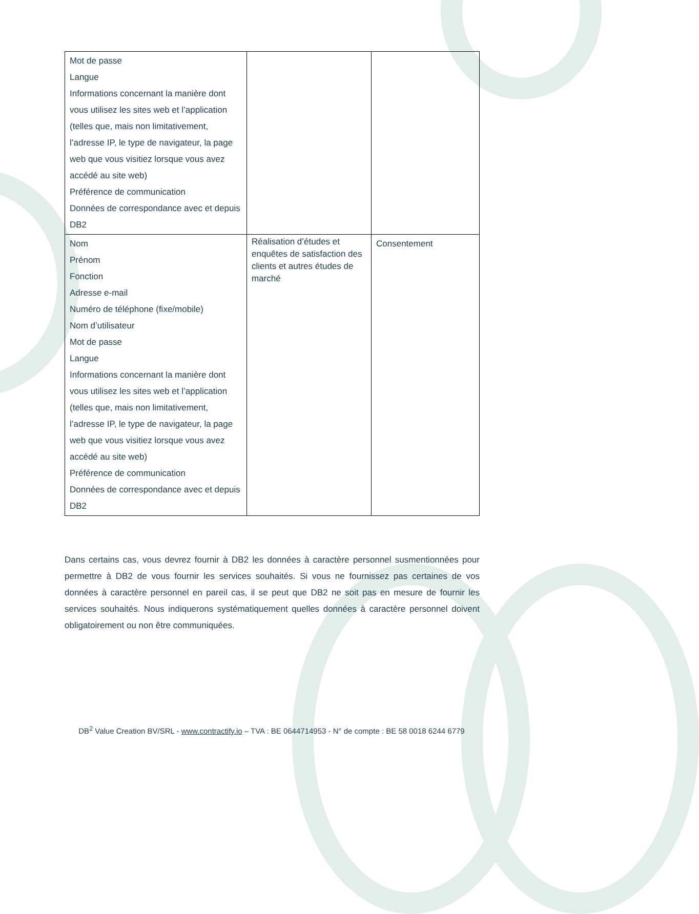| Mot de passe Langue Informations concernant la manière dont vous utilisez les sites web et l’application (telles que, mais non limitativement, l’adresse IP, le type de navigateur, la page web que vous visitiez lorsque vous avez accédé au site web) Préférence de communication Données de correspondance avec et depuis DB2 | | |
| Nom Prénom Fonction Adresse e-mail Numéro de téléphone (fixe/mobile) Nom d’utilisateur Mot de passe Langue Informations concernant la manière dont vous utilisez les sites web et l’application (telles que, mais non limitativement, l’adresse IP, le type de navigateur, la page web que vous visitiez lorsque vous avez accédé au site web) Préférence de communication Données de correspondance avec et depuis DB2 | Réalisation d’études et enquêtes de satisfaction des clients et autres études de marché | Consentement |
Dans certains cas, vous devrez fournir à DB2 les données à caractère personnel susmentionnées pour permettre à DB2 de vous fournir les services souhaités. Si vous ne fournissez pas certaines de vos données à caractère personnel en pareil cas, il se peut que DB2 ne soit pas en mesure de fournir les services souhaités. Nous indiquerons systématiquement quelles données à caractère personnel doivent obligatoirement ou non être communiquées.
DB<sup>2</sup> Value Creation BV/SRL - www.contractify.io – TVA : BE 0644714953 - N° de compte : BE 58 0018 6244 6779